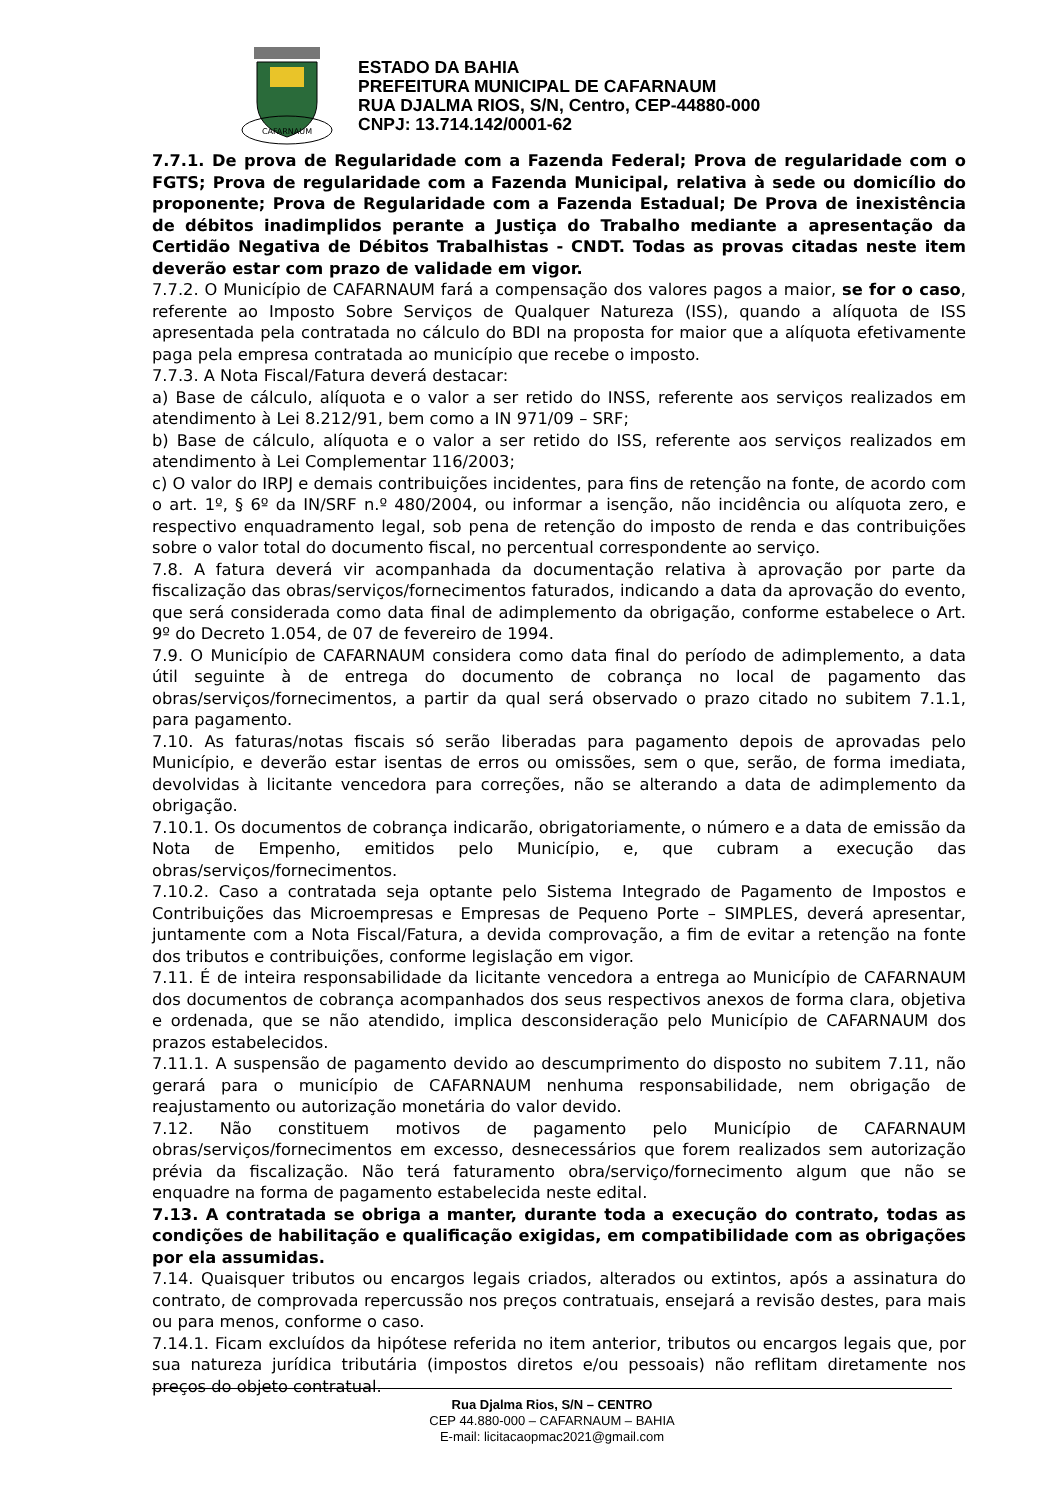CAFARNAUM
ESTADO DA BAHIA
PREFEITURA MUNICIPAL DE CAFARNAUM
RUA DJALMA RIOS, S/N, Centro, CEP-44880-000
CNPJ: 13.714.142/0001-62
7.7.1. De prova de Regularidade com a Fazenda Federal; Prova de regularidade com o FGTS; Prova de regularidade com a Fazenda Municipal, relativa à sede ou domicílio do proponente; Prova de Regularidade com a Fazenda Estadual; De Prova de inexistência de débitos inadimplidos perante a Justiça do Trabalho mediante a apresentação da Certidão Negativa de Débitos Trabalhistas - CNDT. Todas as provas citadas neste item deverão estar com prazo de validade em vigor.
7.7.2. O Município de CAFARNAUM fará a compensação dos valores pagos a maior, se for o caso, referente ao Imposto Sobre Serviços de Qualquer Natureza (ISS), quando a alíquota de ISS apresentada pela contratada no cálculo do BDI na proposta for maior que a alíquota efetivamente paga pela empresa contratada ao município que recebe o imposto.
7.7.3. A Nota Fiscal/Fatura deverá destacar:
a) Base de cálculo, alíquota e o valor a ser retido do INSS, referente aos serviços realizados em atendimento à Lei 8.212/91, bem como a IN 971/09 – SRF;
b) Base de cálculo, alíquota e o valor a ser retido do ISS, referente aos serviços realizados em atendimento à Lei Complementar 116/2003;
c) O valor do IRPJ e demais contribuições incidentes, para fins de retenção na fonte, de acordo com o art. 1º, § 6º da IN/SRF n.º 480/2004, ou informar a isenção, não incidência ou alíquota zero, e respectivo enquadramento legal, sob pena de retenção do imposto de renda e das contribuições sobre o valor total do documento fiscal, no percentual correspondente ao serviço.
7.8. A fatura deverá vir acompanhada da documentação relativa à aprovação por parte da fiscalização das obras/serviços/fornecimentos faturados, indicando a data da aprovação do evento, que será considerada como data final de adimplemento da obrigação, conforme estabelece o Art. 9º do Decreto 1.054, de 07 de fevereiro de 1994.
7.9. O Município de CAFARNAUM considera como data final do período de adimplemento, a data útil seguinte à de entrega do documento de cobrança no local de pagamento das obras/serviços/fornecimentos, a partir da qual será observado o prazo citado no subitem 7.1.1, para pagamento.
7.10. As faturas/notas fiscais só serão liberadas para pagamento depois de aprovadas pelo Município, e deverão estar isentas de erros ou omissões, sem o que, serão, de forma imediata, devolvidas à licitante vencedora para correções, não se alterando a data de adimplemento da obrigação.
7.10.1. Os documentos de cobrança indicarão, obrigatoriamente, o número e a data de emissão da Nota de Empenho, emitidos pelo Município, e, que cubram a execução das obras/serviços/fornecimentos.
7.10.2. Caso a contratada seja optante pelo Sistema Integrado de Pagamento de Impostos e Contribuições das Microempresas e Empresas de Pequeno Porte – SIMPLES, deverá apresentar, juntamente com a Nota Fiscal/Fatura, a devida comprovação, a fim de evitar a retenção na fonte dos tributos e contribuições, conforme legislação em vigor.
7.11. É de inteira responsabilidade da licitante vencedora a entrega ao Município de CAFARNAUM dos documentos de cobrança acompanhados dos seus respectivos anexos de forma clara, objetiva e ordenada, que se não atendido, implica desconsideração pelo Município de CAFARNAUM dos prazos estabelecidos.
7.11.1. A suspensão de pagamento devido ao descumprimento do disposto no subitem 7.11, não gerará para o município de CAFARNAUM nenhuma responsabilidade, nem obrigação de reajustamento ou autorização monetária do valor devido.
7.12. Não constituem motivos de pagamento pelo Município de CAFARNAUM obras/serviços/fornecimentos em excesso, desnecessários que forem realizados sem autorização prévia da fiscalização. Não terá faturamento obra/serviço/fornecimento algum que não se enquadre na forma de pagamento estabelecida neste edital.
7.13. A contratada se obriga a manter, durante toda a execução do contrato, todas as condições de habilitação e qualificação exigidas, em compatibilidade com as obrigações por ela assumidas.
7.14. Quaisquer tributos ou encargos legais criados, alterados ou extintos, após a assinatura do contrato, de comprovada repercussão nos preços contratuais, ensejará a revisão destes, para mais ou para menos, conforme o caso.
7.14.1. Ficam excluídos da hipótese referida no item anterior, tributos ou encargos legais que, por sua natureza jurídica tributária (impostos diretos e/ou pessoais) não reflitam diretamente nos preços do objeto contratual.
Rua Djalma Rios, S/N – CENTRO
CEP 44.880-000 – CAFARNAUM – BAHIA
E-mail: licitacaopmac2021@gmail.com